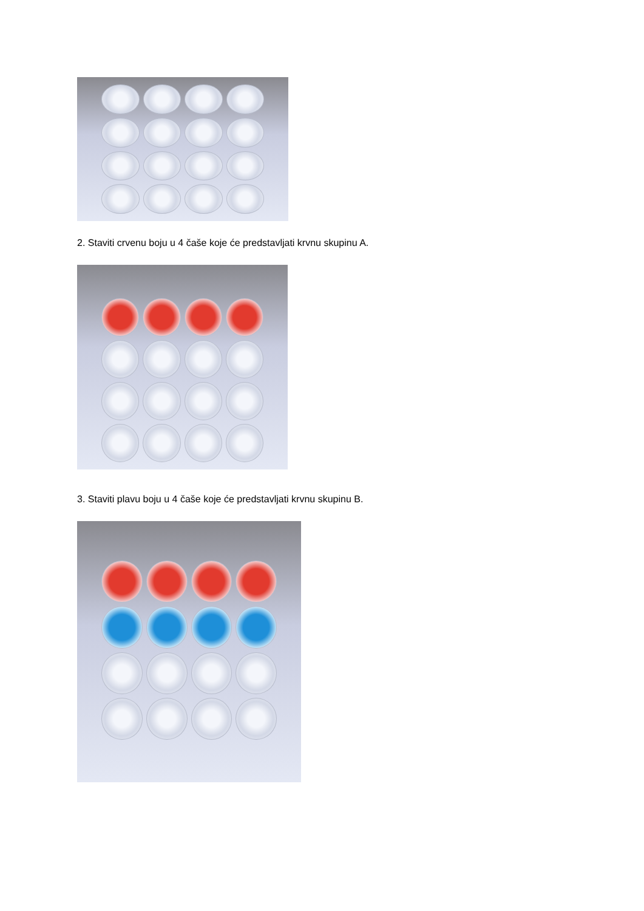2. Staviti crvenu boju u 4 čaše koje će predstavljati krvnu skupinu A.
3. Staviti plavu boju u 4 čaše koje će predstavljati krvnu skupinu B.